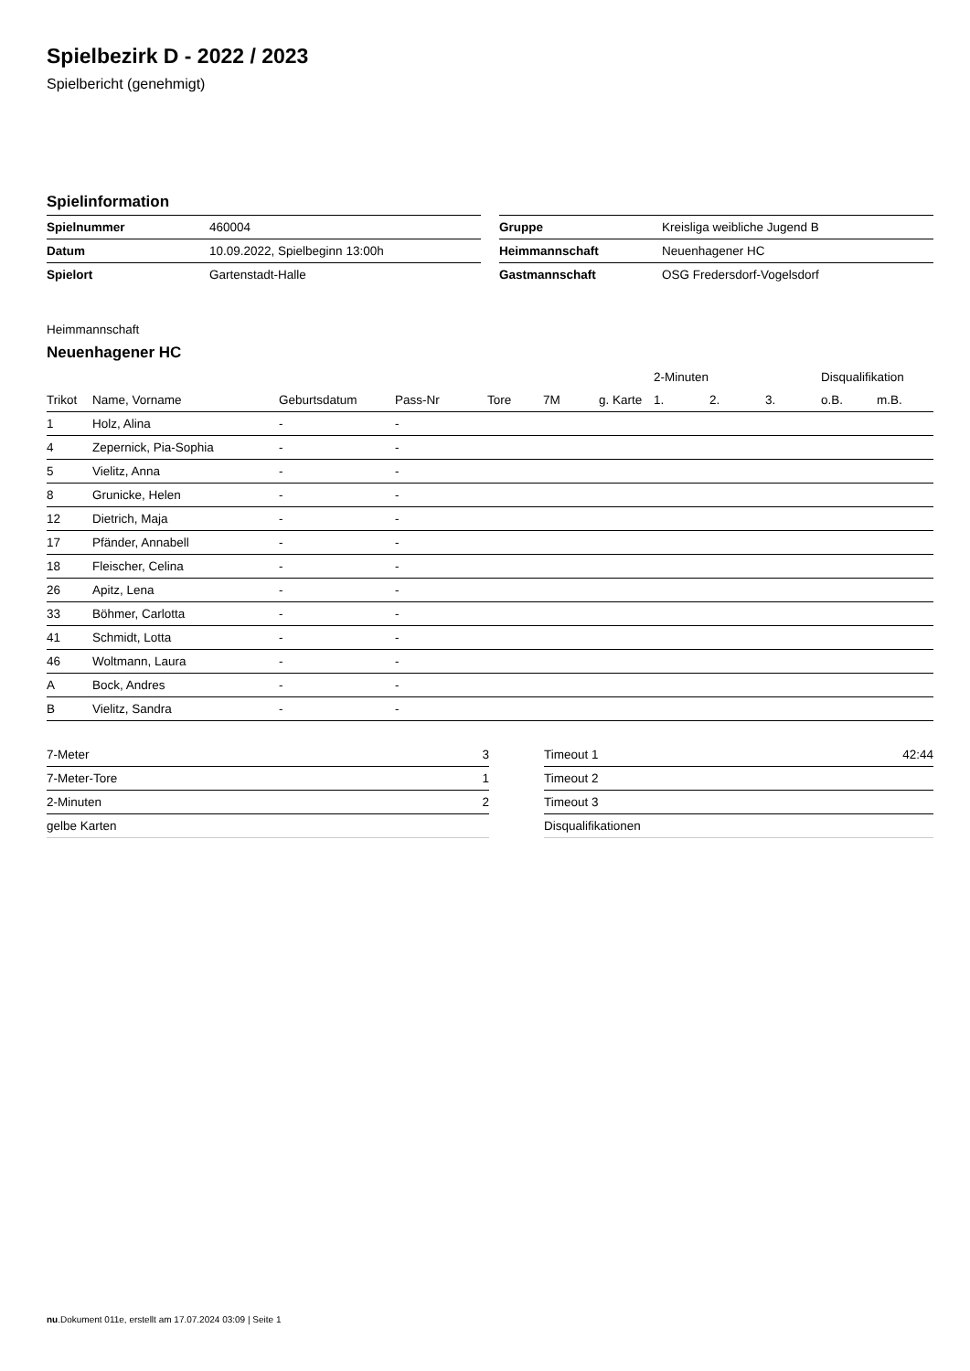Spielbezirk D - 2022 / 2023
Spielbericht (genehmigt)
Spielinformation
| Spielnummer | 460004 |
| Datum | 10.09.2022, Spielbeginn 13:00h |
| Spielort | Gartenstadt-Halle |
| Gruppe | Kreisliga weibliche Jugend B |
| Heimmannschaft | Neuenhagener HC |
| Gastmannschaft | OSG Fredersdorf-Vogelsdorf |
Heimmannschaft
Neuenhagener HC
| | | | | | | | 2-Minuten | | | Disqualifikation | |
| --- | --- | --- | --- | --- | --- | --- | --- | --- | --- | --- | --- |
| Trikot | Name, Vorname | Geburtsdatum | Pass-Nr | Tore | 7M | g. Karte | 1. | 2. | 3. | o.B. | m.B. |
| 1 | Holz, Alina | - | - | | | | | | | | |
| 4 | Zepernick, Pia-Sophia | - | - | | | | | | | | |
| 5 | Vielitz, Anna | - | - | | | | | | | | |
| 8 | Grunicke, Helen | - | - | | | | | | | | |
| 12 | Dietrich, Maja | - | - | | | | | | | | |
| 17 | Pfänder, Annabell | - | - | | | | | | | | |
| 18 | Fleischer, Celina | - | - | | | | | | | | |
| 26 | Apitz, Lena | - | - | | | | | | | | |
| 33 | Böhmer, Carlotta | - | - | | | | | | | | |
| 41 | Schmidt, Lotta | - | - | | | | | | | | |
| 46 | Woltmann, Laura | - | - | | | | | | | | |
| A | Bock, Andres | - | - | | | | | | | | |
| B | Vielitz, Sandra | - | - | | | | | | | | |
| 7-Meter | 3 |
| 7-Meter-Tore | 1 |
| 2-Minuten | 2 |
| gelbe Karten | |
| Timeout 1 | 42:44 |
| Timeout 2 | |
| Timeout 3 | |
| Disqualifikationen | |
nu.Dokument 011e, erstellt am 17.07.2024 03:09 | Seite 1